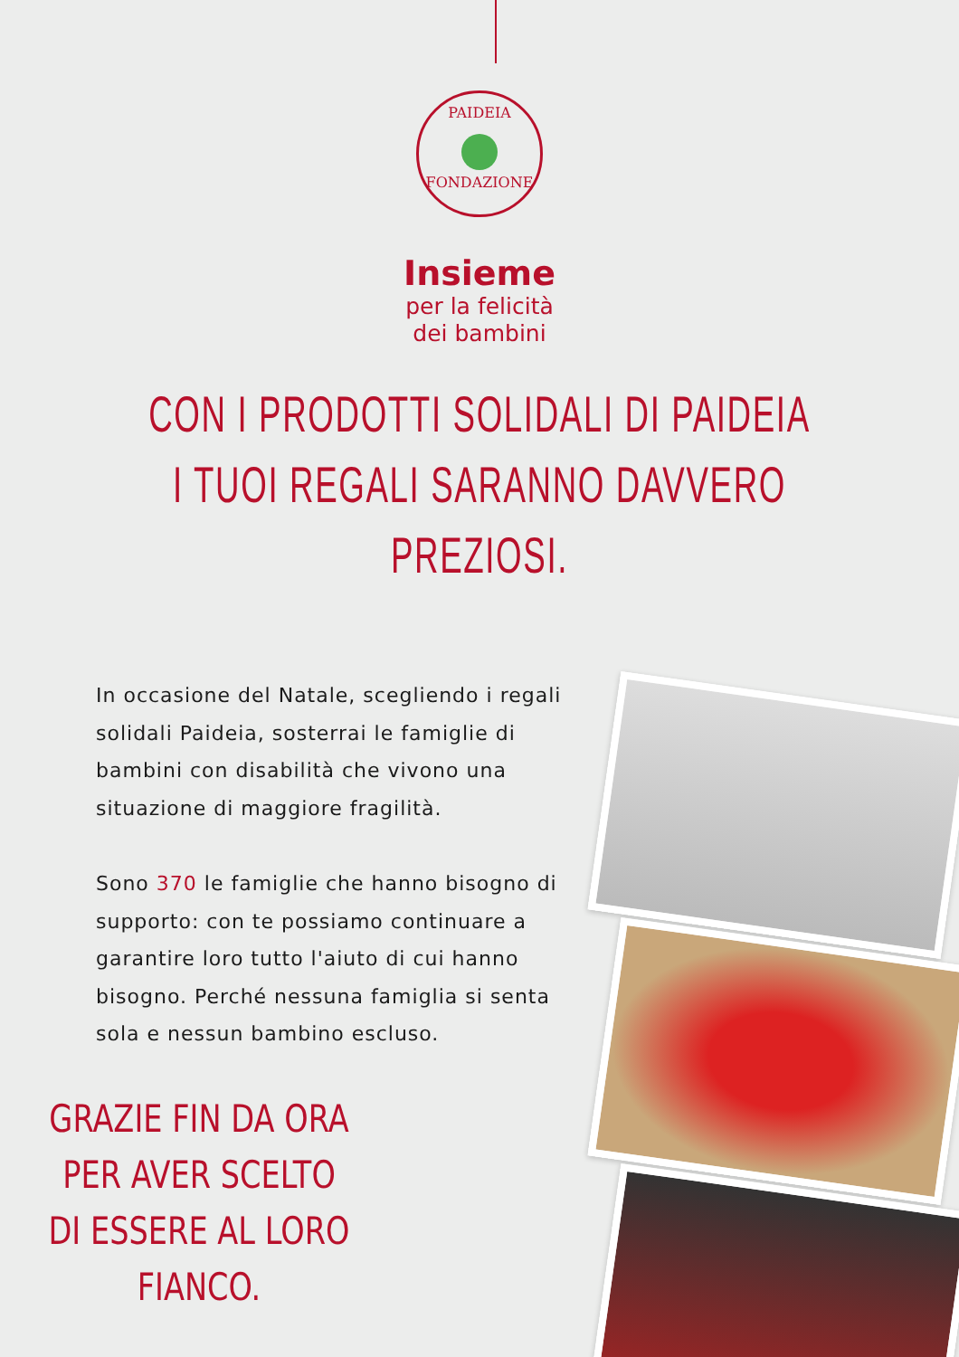PAIDEIA
FONDAZIONE
Insieme
per la felicità
dei bambini
CON I PRODOTTI SOLIDALI DI PAIDEIA
I TUOI REGALI SARANNO DAVVERO PREZIOSI.
In occasione del Natale, scegliendo i regali solidali Paideia, sosterrai le famiglie di bambini con disabilità che vivono una situazione di maggiore fragilità.
Sono 370 le famiglie che hanno bisogno di supporto: con te possiamo continuare a garantire loro tutto l'aiuto di cui hanno bisogno. Perché nessuna famiglia si senta sola e nessun bambino escluso.
GRAZIE FIN DA ORA PER AVER SCELTO DI ESSERE AL LORO FIANCO.